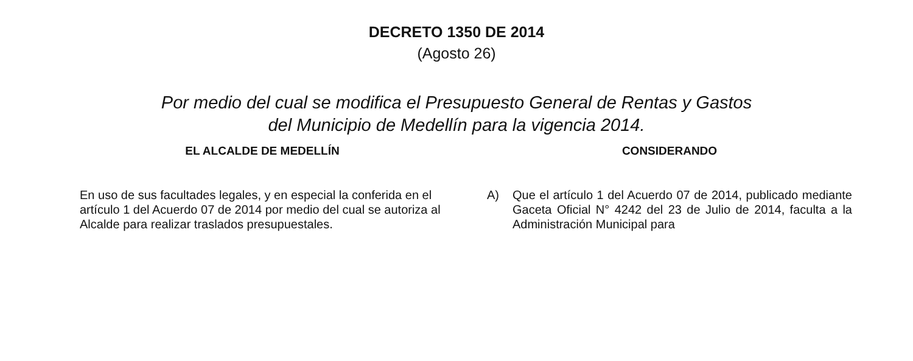DECRETO 1350 DE 2014
(Agosto 26)
Por medio del cual se modifica el Presupuesto General de Rentas y Gastos
del Municipio de Medellín para la vigencia 2014.
EL ALCALDE DE MEDELLÍN
En uso de sus facultades legales, y en especial la conferida en el artículo 1 del Acuerdo 07 de 2014 por medio del cual se autoriza al Alcalde para realizar traslados presupuestales.
CONSIDERANDO
A) Que el artículo 1 del Acuerdo 07 de 2014, publicado mediante Gaceta Oficial N° 4242 del 23 de Julio de 2014, faculta a la Administración Municipal para